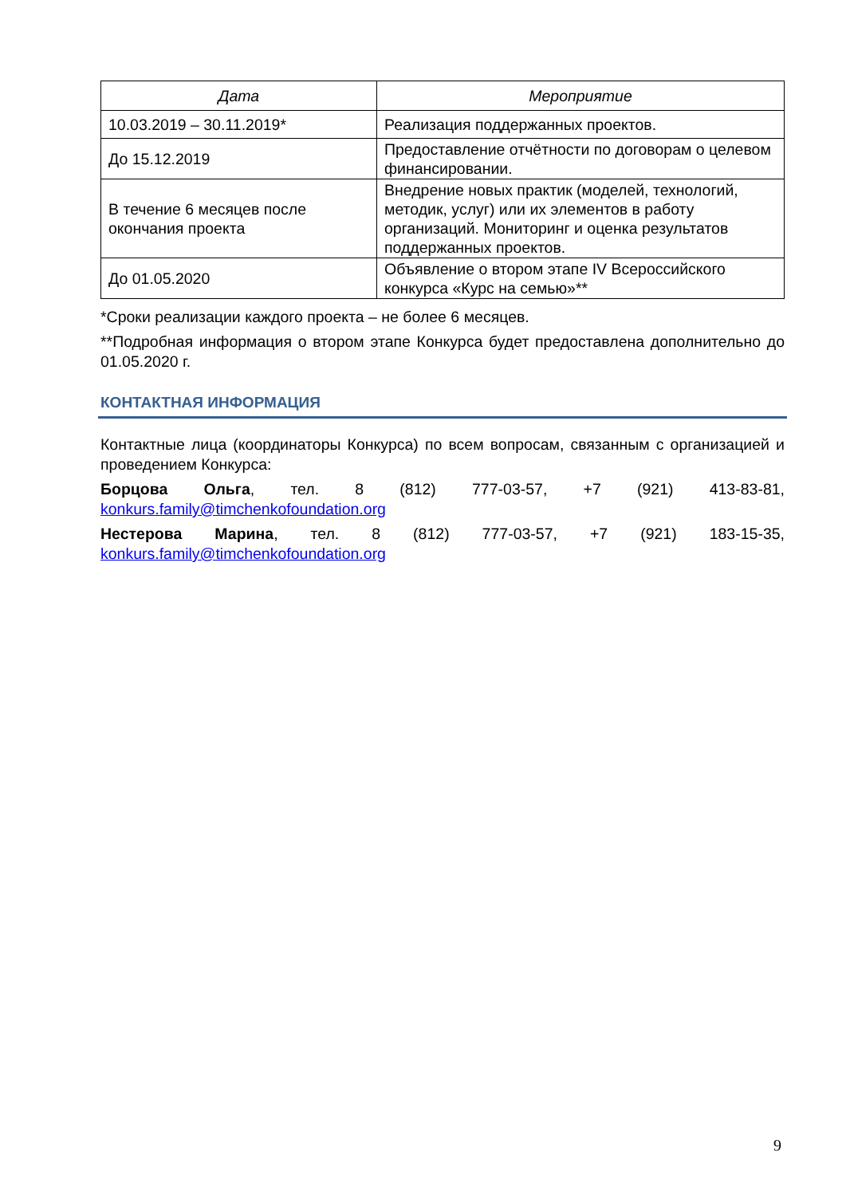| Дата | Мероприятие |
| --- | --- |
| 10.03.2019 – 30.11.2019* | Реализация поддержанных проектов. |
| До 15.12.2019 | Предоставление отчётности по договорам о целевом финансировании. |
| В течение 6 месяцев после окончания проекта | Внедрение новых практик (моделей, технологий, методик, услуг) или их элементов в работу организаций. Мониторинг и оценка результатов поддержанных проектов. |
| До 01.05.2020 | Объявление о втором этапе IV Всероссийского конкурса «Курс на семью»** |
*Сроки реализации каждого проекта – не более 6 месяцев.
**Подробная информация о втором этапе Конкурса будет предоставлена дополнительно до 01.05.2020 г.
КОНТАКТНАЯ ИНФОРМАЦИЯ
Контактные лица (координаторы Конкурса) по всем вопросам, связанным с организацией и проведением Конкурса:
Борцова Ольга, тел. 8 (812) 777-03-57, +7 (921) 413-83-81, konkurs.family@timchenkofoundation.org
Нестерова Марина, тел. 8 (812) 777-03-57, +7 (921) 183-15-35, konkurs.family@timchenkofoundation.org
9